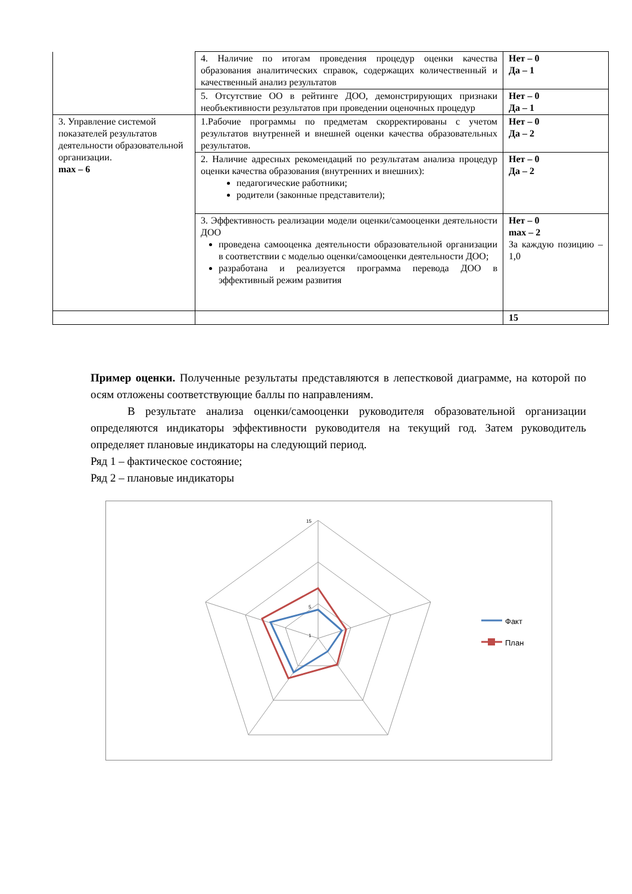| | 4. Наличие по итогам проведения процедур оценки качества образования аналитических справок, содержащих количественный и качественный анализ результатов | Нет – 0 Да – 1 |
| | 5. Отсутствие ОО в рейтинге ДОО, демонстрирующих признаки необъективности результатов при проведении оценочных процедур | Нет – 0 Да – 1 |
| 3. Управление системой показателей результатов деятельности образовательной организации. max – 6 | 1.Рабочие программы по предметам скорректированы с учетом результатов внутренней и внешней оценки качества образовательных результатов. | Нет – 0 Да – 2 |
| | 2. Наличие адресных рекомендаций по результатам анализа процедур оценки качества образования (внутренних и внешних): педагогические работники; родители (законные представители); | Нет – 0 Да – 2 |
| | 3. Эффективность реализации модели оценки/самооценки деятельности ДОО проведена самооценка деятельности образовательной организации в соответствии с моделью оценки/самооценки деятельности ДОО; разработана и реализуется программа перевода ДОО в эффективный режим развития | Нет – 0 max – 2 За каждую позицию – 1,0 |
| | | 15 |
Пример оценки. Полученные результаты представляются в лепестковой диаграмме, на которой по осям отложены соответствующие баллы по направлениям.
В результате анализа оценки/самооценки руководителя образовательной организации определяются индикаторы эффективности руководителя на текущий год. Затем руководитель определяет плановые индикаторы на следующий период.
Ряд 1 – фактическое состояние;
Ряд 2 – плановые индикаторы
15
5
1
Факт
План